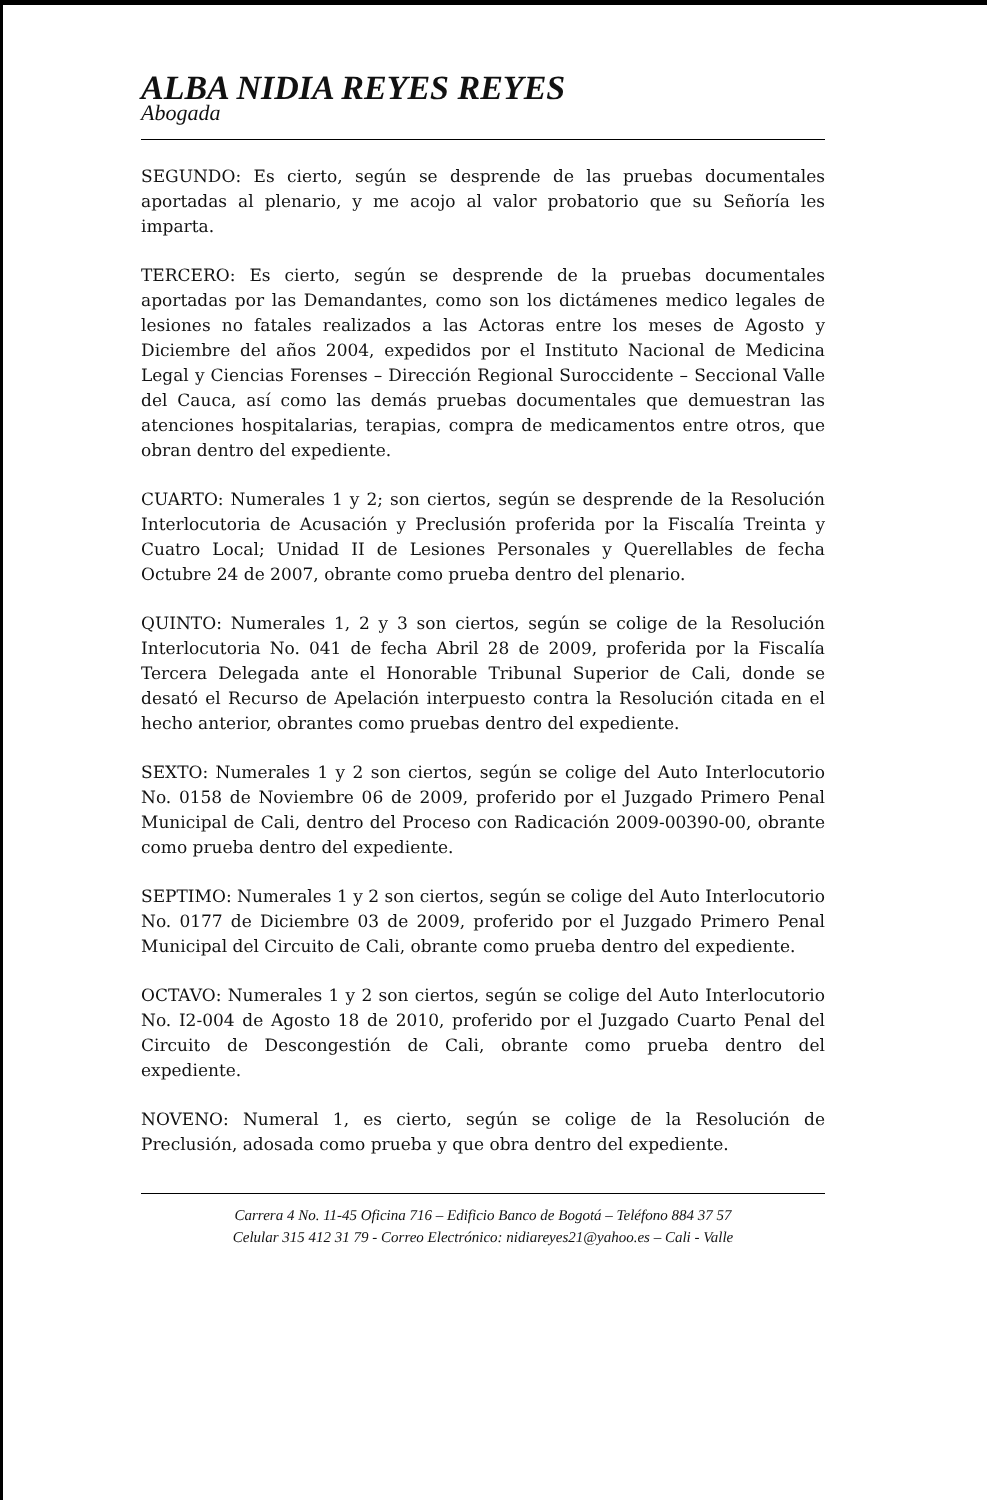ALBA NIDIA REYES REYES
Abogada
SEGUNDO: Es cierto, según se desprende de las pruebas documentales aportadas al plenario, y me acojo al valor probatorio que su Señoría les imparta.
TERCERO: Es cierto, según se desprende de la pruebas documentales aportadas por las Demandantes, como son los dictámenes medico legales de lesiones no fatales realizados a las Actoras entre los meses de Agosto y Diciembre del años 2004, expedidos por el Instituto Nacional de Medicina Legal y Ciencias Forenses – Dirección Regional Suroccidente – Seccional Valle del Cauca, así como las demás pruebas documentales que demuestran las atenciones hospitalarias, terapias, compra de medicamentos entre otros, que obran dentro del expediente.
CUARTO: Numerales 1 y 2; son ciertos, según se desprende de la Resolución Interlocutoria de Acusación y Preclusión proferida por la Fiscalía Treinta y Cuatro Local; Unidad II de Lesiones Personales y Querellables de fecha Octubre 24 de 2007, obrante como prueba dentro del plenario.
QUINTO: Numerales 1, 2 y 3 son ciertos, según se colige de la Resolución Interlocutoria No. 041 de fecha Abril 28 de 2009, proferida por la Fiscalía Tercera Delegada ante el Honorable Tribunal Superior de Cali, donde se desató el Recurso de Apelación interpuesto contra la Resolución citada en el hecho anterior, obrantes como pruebas dentro del expediente.
SEXTO: Numerales 1 y 2 son ciertos, según se colige del Auto Interlocutorio No. 0158 de Noviembre 06 de 2009, proferido por el Juzgado Primero Penal Municipal de Cali, dentro del Proceso con Radicación 2009-00390-00, obrante como prueba dentro del expediente.
SEPTIMO: Numerales 1 y 2 son ciertos, según se colige del Auto Interlocutorio No. 0177 de Diciembre 03 de 2009, proferido por el Juzgado Primero Penal Municipal del Circuito de Cali, obrante como prueba dentro del expediente.
OCTAVO: Numerales 1 y 2 son ciertos, según se colige del Auto Interlocutorio No. I2-004 de Agosto 18 de 2010, proferido por el Juzgado Cuarto Penal del Circuito de Descongestión de Cali, obrante como prueba dentro del expediente.
NOVENO: Numeral 1, es cierto, según se colige de la Resolución de Preclusión, adosada como prueba y que obra dentro del expediente.
Carrera 4 No. 11-45 Oficina 716 – Edificio Banco de Bogotá – Teléfono 884 37 57
Celular 315 412 31 79 - Correo Electrónico: nidiareyes21@yahoo.es – Cali - Valle